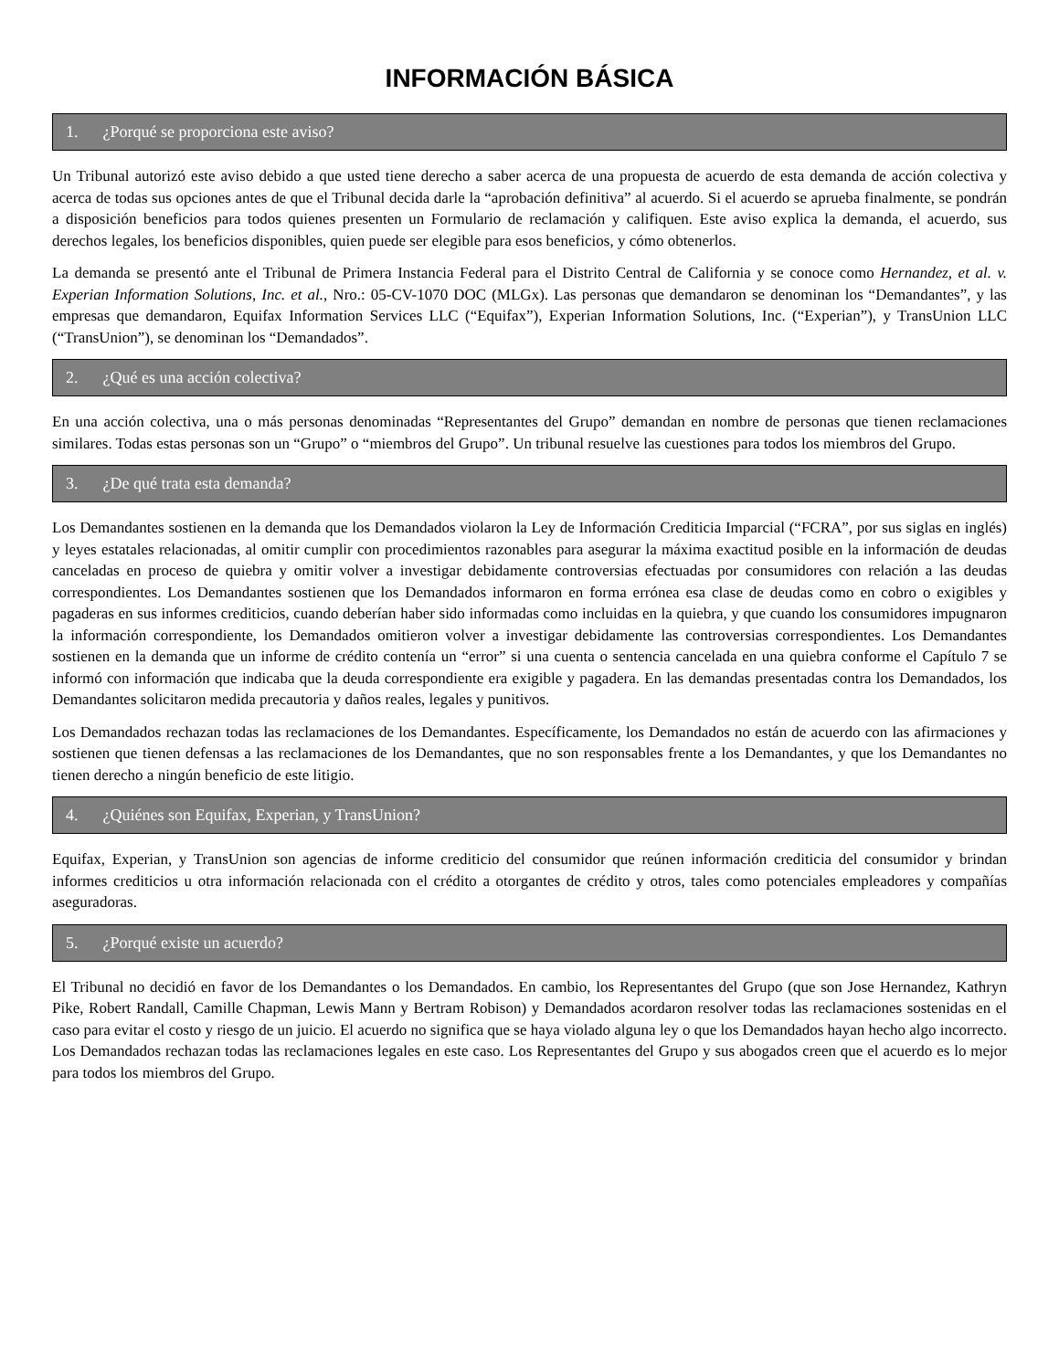INFORMACIÓN BÁSICA
1. ¿Porqué se proporciona este aviso?
Un Tribunal autorizó este aviso debido a que usted tiene derecho a saber acerca de una propuesta de acuerdo de esta demanda de acción colectiva y acerca de todas sus opciones antes de que el Tribunal decida darle la “aprobación definitiva” al acuerdo. Si el acuerdo se aprueba finalmente, se pondrán a disposición beneficios para todos quienes presenten un Formulario de reclamación y califiquen. Este aviso explica la demanda, el acuerdo, sus derechos legales, los beneficios disponibles, quien puede ser elegible para esos beneficios, y cómo obtenerlos.
La demanda se presentó ante el Tribunal de Primera Instancia Federal para el Distrito Central de California y se conoce como Hernandez, et al. v. Experian Information Solutions, Inc. et al., Nro.: 05-CV-1070 DOC (MLGx). Las personas que demandaron se denominan los “Demandantes”, y las empresas que demandaron, Equifax Information Services LLC (“Equifax”), Experian Information Solutions, Inc. (“Experian”), y TransUnion LLC (“TransUnion”), se denominan los “Demandados”.
2. ¿Qué es una acción colectiva?
En una acción colectiva, una o más personas denominadas “Representantes del Grupo” demandan en nombre de personas que tienen reclamaciones similares. Todas estas personas son un “Grupo” o “miembros del Grupo”. Un tribunal resuelve las cuestiones para todos los miembros del Grupo.
3. ¿De qué trata esta demanda?
Los Demandantes sostienen en la demanda que los Demandados violaron la Ley de Información Crediticia Imparcial (“FCRA”, por sus siglas en inglés) y leyes estatales relacionadas, al omitir cumplir con procedimientos razonables para asegurar la máxima exactitud posible en la información de deudas canceladas en proceso de quiebra y omitir volver a investigar debidamente controversias efectuadas por consumidores con relación a las deudas correspondientes. Los Demandantes sostienen que los Demandados informaron en forma errónea esa clase de deudas como en cobro o exigibles y pagaderas en sus informes crediticios, cuando deberían haber sido informadas como incluidas en la quiebra, y que cuando los consumidores impugnaron la información correspondiente, los Demandados omitieron volver a investigar debidamente las controversias correspondientes. Los Demandantes sostienen en la demanda que un informe de crédito contenía un “error” si una cuenta o sentencia cancelada en una quiebra conforme el Capítulo 7 se informó con información que indicaba que la deuda correspondiente era exigible y pagadera. En las demandas presentadas contra los Demandados, los Demandantes solicitaron medida precautoria y daños reales, legales y punitivos.
Los Demandados rechazan todas las reclamaciones de los Demandantes. Específicamente, los Demandados no están de acuerdo con las afirmaciones y sostienen que tienen defensas a las reclamaciones de los Demandantes, que no son responsables frente a los Demandantes, y que los Demandantes no tienen derecho a ningún beneficio de este litigio.
4. ¿Quiénes son Equifax, Experian, y TransUnion?
Equifax, Experian, y TransUnion son agencias de informe crediticio del consumidor que reúnen información crediticia del consumidor y brindan informes crediticios u otra información relacionada con el crédito a otorgantes de crédito y otros, tales como potenciales empleadores y compañías aseguradoras.
5. ¿Porqué existe un acuerdo?
El Tribunal no decidió en favor de los Demandantes o los Demandados. En cambio, los Representantes del Grupo (que son Jose Hernandez, Kathryn Pike, Robert Randall, Camille Chapman, Lewis Mann y Bertram Robison) y Demandados acordaron resolver todas las reclamaciones sostenidas en el caso para evitar el costo y riesgo de un juicio. El acuerdo no significa que se haya violado alguna ley o que los Demandados hayan hecho algo incorrecto. Los Demandados rechazan todas las reclamaciones legales en este caso. Los Representantes del Grupo y sus abogados creen que el acuerdo es lo mejor para todos los miembros del Grupo.